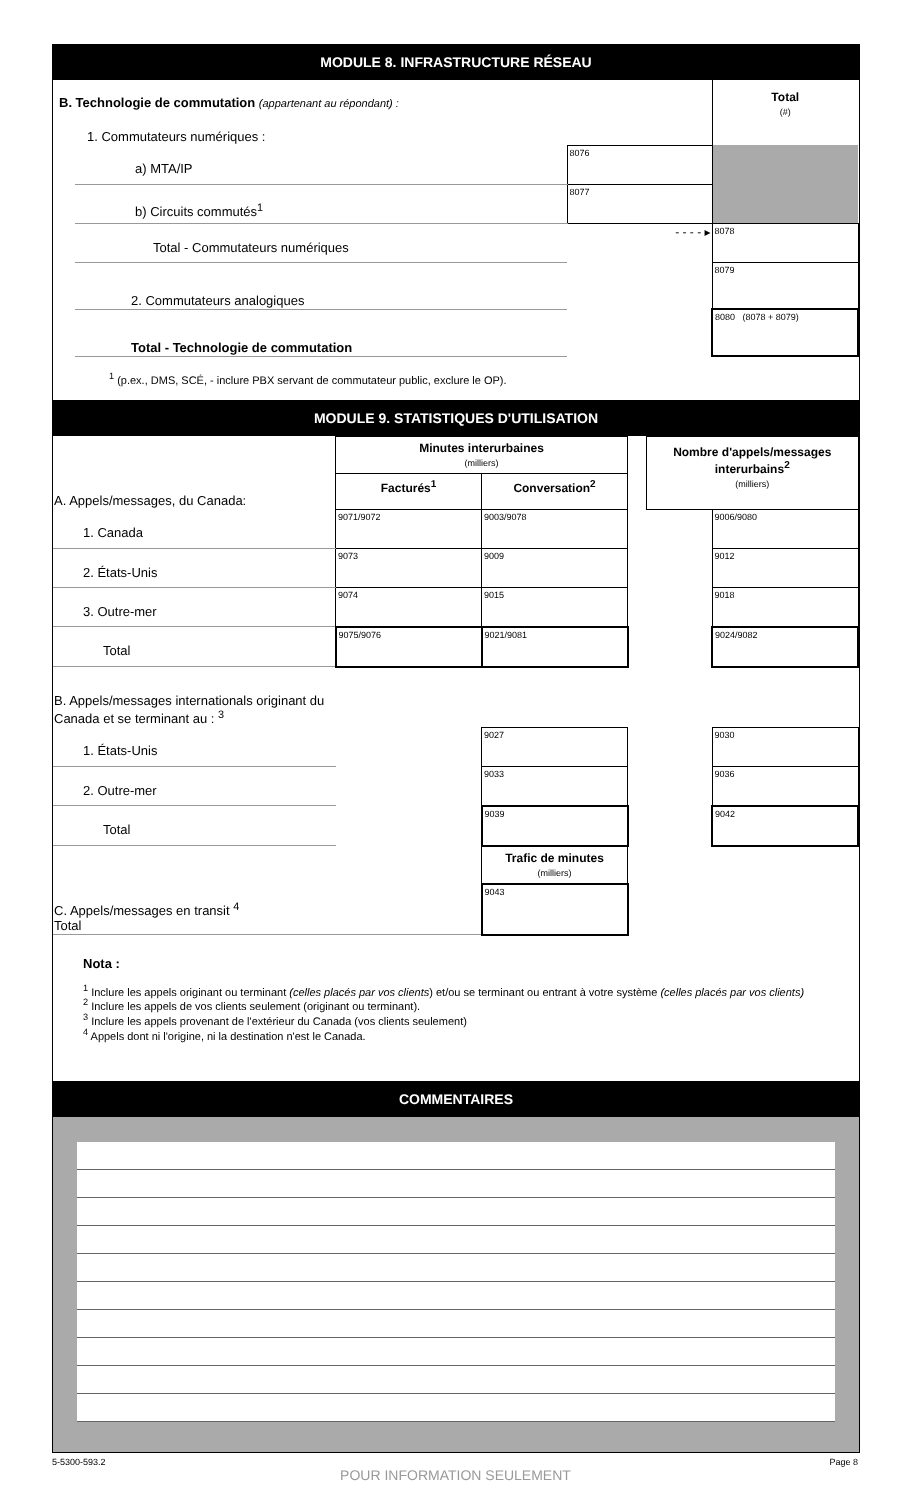MODULE 8. INFRASTRUCTURE RÉSEAU
| B. Technologie de commutation (appartenant au répondant) : | | | Total (#) |
| 1. Commutateurs numériques : | | | |
| | a) MTA/IP | 8076 | |
| | b) Circuits commutés<sup>1</sup> | 8077 | |
| | Total - Commutateurs numériques | - - - - ▸ | 8078 |
| | 2. Commutateurs analogiques | | 8079 |
| | Total - Technologie de commutation | | 8080 (8078 + 8079) |
| <sup>1</sup> (p.ex., DMS, SCÉ, - inclure PBX servant de commutateur public, exclure le OP). | | | |
MODULE 9. STATISTIQUES D'UTILISATION
| | Minutes interurbaines (milliers) | | | Nombre d'appels/messages interurbains<sup>2</sup> (milliers) | |
| A. Appels/messages, du Canada: | Facturés<sup>1</sup> | Conversation<sup>2</sup> | | | |
| 1. Canada | 9071/9072 | 9003/9078 | | | 9006/9080 |
| 2. États-Unis | 9073 | 9009 | | | 9012 |
| 3. Outre-mer | 9074 | 9015 | | | 9018 |
| Total | 9075/9076 | 9021/9081 | | | 9024/9082 |
| B. Appels/messages internationals originant du Canada et se terminant au : <sup>3</sup> | | | | | |
| 1. États-Unis | | 9027 | | | 9030 |
| 2. Outre-mer | | 9033 | | | 9036 |
| Total | | 9039 | | | 9042 |
| | | Trafic de minutes (milliers) | | | |
| C. Appels/messages en transit <sup>4</sup> Total | | 9043 | | | |
Nota :
<sup>1</sup> Inclure les appels originant ou terminant (celles placés par vos clients) et/ou se terminant ou entrant à votre système (celles placés par vos clients)
<sup>2</sup> Inclure les appels de vos clients seulement (originant ou terminant).
<sup>3</sup> Inclure les appels provenant de l'extérieur du Canada (vos clients seulement)
<sup>4</sup> Appels dont ni l'origine, ni la destination n'est le Canada.
COMMENTAIRES
5-5300-593.2 Page 8
POUR INFORMATION SEULEMENT